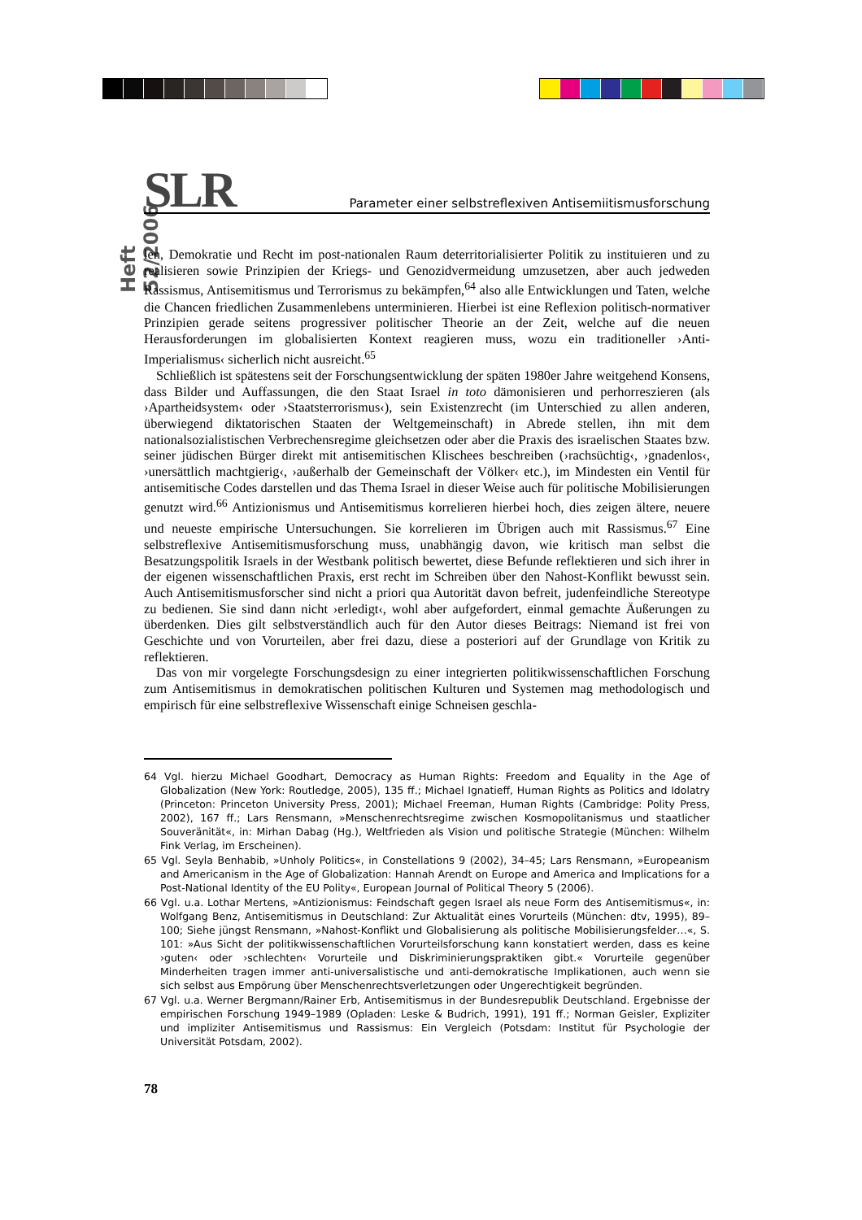Heft 52/2006
SLR
Parameter einer selbstreflexiven Antisemiitismusforschung
len, Demokratie und Recht im post-nationalen Raum deterritorialisierter Politik zu instituieren und zu realisieren sowie Prinzipien der Kriegs- und Genozidvermeidung umzusetzen, aber auch jedweden Rassismus, Antisemitismus und Terrorismus zu bekämpfen,<sup>64</sup> also alle Entwicklungen und Taten, welche die Chancen friedlichen Zusammenlebens unterminieren. Hierbei ist eine Reflexion politisch-normativer Prinzipien gerade seitens progressiver politischer Theorie an der Zeit, welche auf die neuen Herausforderungen im globalisierten Kontext reagieren muss, wozu ein traditioneller ›Anti-Imperialismus‹ sicherlich nicht ausreicht.<sup>65</sup>
Schließlich ist spätestens seit der Forschungsentwicklung der späten 1980er Jahre weitgehend Konsens, dass Bilder und Auffassungen, die den Staat Israel in toto dämonisieren und perhorreszieren (als ›Apartheidsystem‹ oder ›Staatsterrorismus‹), sein Existenzrecht (im Unterschied zu allen anderen, überwiegend diktatorischen Staaten der Weltgemeinschaft) in Abrede stellen, ihn mit dem nationalsozialistischen Verbrechensregime gleichsetzen oder aber die Praxis des israelischen Staates bzw. seiner jüdischen Bürger direkt mit antisemitischen Klischees beschreiben (›rachsüchtig‹, ›gnadenlos‹, ›unersättlich machtgierig‹, ›außerhalb der Gemeinschaft der Völker‹ etc.), im Mindesten ein Ventil für antisemitische Codes darstellen und das Thema Israel in dieser Weise auch für politische Mobilisierungen genutzt wird.<sup>66</sup> Antizionismus und Antisemitismus korrelieren hierbei hoch, dies zeigen ältere, neuere und neueste empirische Untersuchungen. Sie korrelieren im Übrigen auch mit Rassismus.<sup>67</sup> Eine selbstreflexive Antisemitismusforschung muss, unabhängig davon, wie kritisch man selbst die Besatzungspolitik Israels in der Westbank politisch bewertet, diese Befunde reflektieren und sich ihrer in der eigenen wissenschaftlichen Praxis, erst recht im Schreiben über den Nahost-Konflikt bewusst sein. Auch Antisemitismusforscher sind nicht a priori qua Autorität davon befreit, judenfeindliche Stereotype zu bedienen. Sie sind dann nicht ›erledigt‹, wohl aber aufgefordert, einmal gemachte Äußerungen zu überdenken. Dies gilt selbstverständlich auch für den Autor dieses Beitrags: Niemand ist frei von Geschichte und von Vorurteilen, aber frei dazu, diese a posteriori auf der Grundlage von Kritik zu reflektieren.
Das von mir vorgelegte Forschungsdesign zu einer integrierten politikwissenschaftlichen Forschung zum Antisemitismus in demokratischen politischen Kulturen und Systemen mag methodologisch und empirisch für eine selbstreflexive Wissenschaft einige Schneisen geschla-
64 Vgl. hierzu Michael Goodhart, Democracy as Human Rights: Freedom and Equality in the Age of Globalization (New York: Routledge, 2005), 135 ff.; Michael Ignatieff, Human Rights as Politics and Idolatry (Princeton: Princeton University Press, 2001); Michael Freeman, Human Rights (Cambridge: Polity Press, 2002), 167 ff.; Lars Rensmann, »Menschenrechtsregime zwischen Kosmopolitanismus und staatlicher Souveränität«, in: Mirhan Dabag (Hg.), Weltfrieden als Vision und politische Strategie (München: Wilhelm Fink Verlag, im Erscheinen).
65 Vgl. Seyla Benhabib, »Unholy Politics«, in Constellations 9 (2002), 34–45; Lars Rensmann, »Europeanism and Americanism in the Age of Globalization: Hannah Arendt on Europe and America and Implications for a Post-National Identity of the EU Polity«, European Journal of Political Theory 5 (2006).
66 Vgl. u.a. Lothar Mertens, »Antizionismus: Feindschaft gegen Israel als neue Form des Antisemitismus«, in: Wolfgang Benz, Antisemitismus in Deutschland: Zur Aktualität eines Vorurteils (München: dtv, 1995), 89–100; Siehe jüngst Rensmann, »Nahost-Konflikt und Globalisierung als politische Mobilisierungsfelder…«, S. 101: »Aus Sicht der politikwissenschaftlichen Vorurteilsforschung kann konstatiert werden, dass es keine ›guten‹ oder ›schlechten‹ Vorurteile und Diskriminierungspraktiken gibt.« Vorurteile gegenüber Minderheiten tragen immer anti-universalistische und anti-demokratische Implikationen, auch wenn sie sich selbst aus Empörung über Menschenrechtsverletzungen oder Ungerechtigkeit begründen.
67 Vgl. u.a. Werner Bergmann/Rainer Erb, Antisemitismus in der Bundesrepublik Deutschland. Ergebnisse der empirischen Forschung 1949–1989 (Opladen: Leske & Budrich, 1991), 191 ff.; Norman Geisler, Expliziter und impliziter Antisemitismus und Rassismus: Ein Vergleich (Potsdam: Institut für Psychologie der Universität Potsdam, 2002).
78